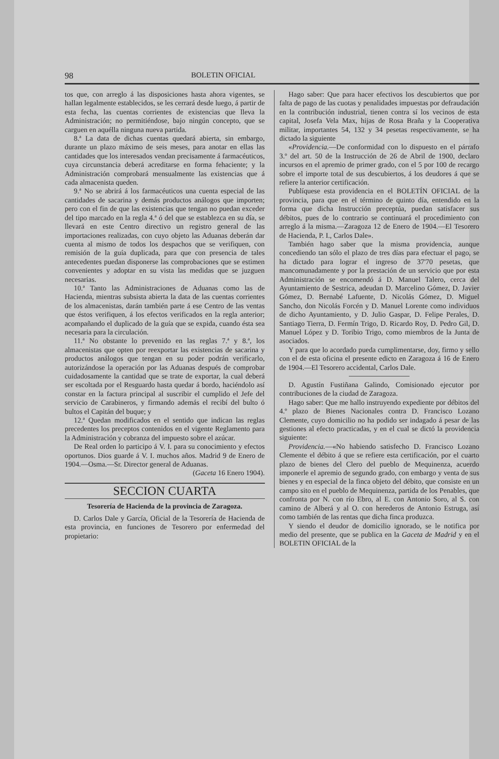98 BOLETIN OFICIAL
tos que, con arreglo á las disposiciones hasta ahora vigentes, se hallan legalmente establecidos, se les cerrará desde luego, á partir de esta fecha, las cuentas corrientes de existencias que lleva la Administración; no permitiéndose, bajo ningún concepto, que se carguen en aquélla ninguna nueva partida.
8.ª La data de dichas cuentas quedará abierta, sin embargo, durante un plazo máximo de seis meses, para anotar en ellas las cantidades que los interesados vendan precisamente á farmacéuticos, cuya circunstancia deberá acreditarse en forma fehaciente; y la Administración comprobará mensualmente las existencias que á cada almacenista queden.
9.ª No se abrirá á los farmacéuticos una cuenta especial de las cantidades de sacarina y demás productos análogos que importen; pero con el fin de que las existencias que tengan no puedan exceder del tipo marcado en la regla 4.ª ó del que se establezca en su día, se llevará en este Centro directivo un registro general de las importaciones realizadas, con cuyo objeto las Aduanas deberán dar cuenta al mismo de todos los despachos que se verifiquen, con remisión de la guía duplicada, para que con presencia de tales antecedentes puedan disponerse las comprobaciones que se estimen convenientes y adoptar en su vista las medidas que se juzguen necesarias.
10.ª Tanto las Administraciones de Aduanas como las de Hacienda, mientras subsista abierta la data de las cuentas corrientes de los almacenistas, darán también parte á ese Centro de las ventas que éstos verifiquen, á los efectos verificados en la regla anterior; acompañando el duplicado de la guía que se expida, cuando ésta sea necesaria para la circulación.
11.ª No obstante lo prevenido en las reglas 7.ª y 8.ª, los almacenistas que opten por reexportar las existencias de sacarina y productos análogos que tengan en su poder podrán verificarlo, autorizándose la operación por las Aduanas después de comprobar cuidadosamente la cantidad que se trate de exportar, la cual deberá ser escoltada por el Resguardo hasta quedar á bordo, haciéndolo así constar en la factura principal al suscribir el cumplido el Jefe del servicio de Carabineros, y firmando además el recibí del bulto ó bultos el Capitán del buque; y
12.ª Quedan modificados en el sentido que indican las reglas precedentes los preceptos contenidos en el vigente Reglamento para la Administración y cobranza del impuesto sobre el azúcar.
De Real orden lo participo á V. I. para su conocimiento y efectos oportunos. Dios guarde á V. I. muchos años. Madrid 9 de Enero de 1904.—Osma.—Sr. Director general de Aduanas.
(Gaceta 16 Enero 1904).
SECCION CUARTA
Tesorería de Hacienda de la provincia de Zaragoza.
D. Carlos Dale y García, Oficial de la Tesorería de Hacienda de esta provincia, en funciones de Tesorero por enfermedad del propietario:
Hago saber: Que para hacer efectivos los descubiertos que por falta de pago de las cuotas y penalidades impuestas por defraudación en la contribución industrial, tienen contra sí los vecinos de esta capital, Josefa Vela Max, hijas de Rosa Braña y la Cooperativa militar, importantes 54, 132 y 34 pesetas respectivamente, se ha dictado la siguiente
«Providencia.—De conformidad con lo dispuesto en el párrafo 3.º del art. 50 de la Instrucción de 26 de Abril de 1900, declaro incursos en el apremio de primer grado, con el 5 por 100 de recargo sobre el importe total de sus descubiertos, á los deudores á que se refiere la anterior certificación.
Publíquese esta providencia en el BOLETÍN OFICIAL de la provincia, para que en el término de quinto día, entendido en la forma que dicha Instrucción preceptúa, puedan satisfacer sus débitos, pues de lo contrario se continuará el procedimiento con arreglo á la misma.—Zaragoza 12 de Enero de 1904.—El Tesorero de Hacienda, P. I., Carlos Dale».
También hago saber que la misma providencia, aunque concediendo tan sólo el plazo de tres días para efectuar el pago, se ha dictado para lograr el ingreso de 37'70 pesetas, que mancomunadamente y por la prestación de un servicio que por esta Administración se encomendó á D. Manuel Talero, cerca del Ayuntamiento de Sestrica, adeudan D. Marcelino Gómez, D. Javier Gómez, D. Bernabé Lafuente, D. Nicolás Gómez, D. Miguel Sancho, don Nicolás Forcén y D. Manuel Lorente como individuos de dicho Ayuntamiento, y D. Julio Gaspar, D. Felipe Perales, D. Santiago Tierra, D. Fermín Trigo, D. Ricardo Roy, D. Pedro Gil, D. Manuel López y D. Toribio Trigo, como miembros de la Junta de asociados.
Y para que lo acordado pueda cumplimentarse, doy, firmo y sello con el de esta oficina el presente edicto en Zaragoza á 16 de Enero de 1904.—El Tesorero accidental, Carlos Dale.
D. Agustín Fustiñana Galindo, Comisionado ejecutor por contribuciones de la ciudad de Zaragoza.
Hago saber: Que me hallo instruyendo expediente por débitos del 4.º plazo de Bienes Nacionales contra D. Francisco Lozano Clemente, cuyo domicilio no ha podido ser indagado á pesar de las gestiones al efecto practicadas, y en el cual se dictó la providencia siguiente:
Providencia.—«No habiendo satisfecho D. Francisco Lozano Clemente el débito á que se refiere esta certificación, por el cuarto plazo de bienes del Clero del pueblo de Mequinenza, acuerdo imponerle el apremio de segundo grado, con embargo y venta de sus bienes y en especial de la finca objeto del débito, que consiste en un campo sito en el pueblo de Mequinenza, partida de los Penables, que confronta por N. con río Ebro, al E. con Antonio Soro, al S. con camino de Alberá y al O. con herederos de Antonio Estruga, así como también de las rentas que dicha finca produzca.
Y siendo el deudor de domicilio ignorado, se le notifica por medio del presente, que se publica en la Gaceta de Madrid y en el BOLETIN OFICIAL de la